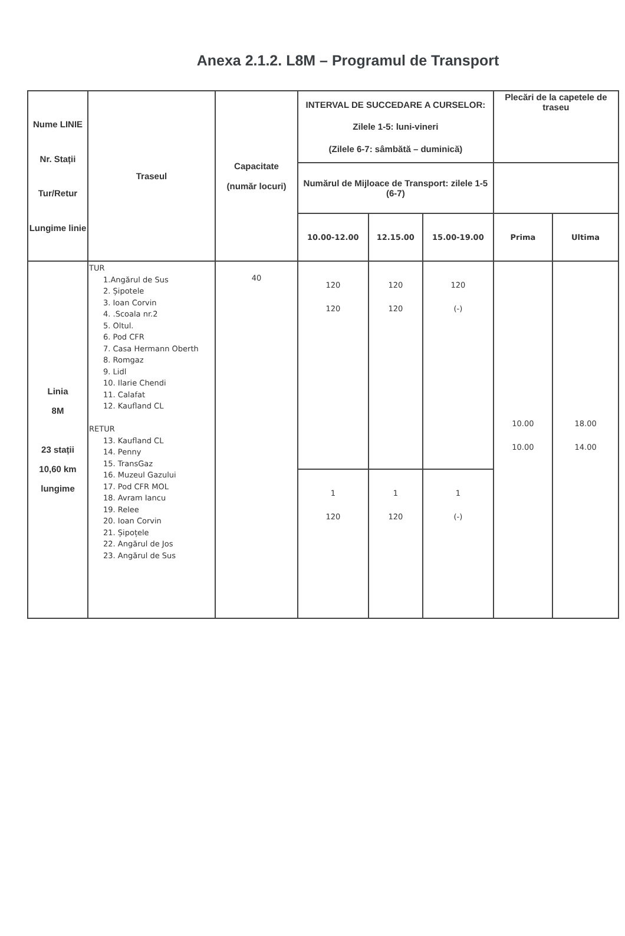Anexa 2.1.2. L8M – Programul de Transport
| Nume LINIE Nr. Stații Tur/Retur Lungime linie | Traseul | Capacitate (număr locuri) | INTERVAL DE SUCCEDARE A CURSELOR: Zilele 1-5: luni-vineri (Zilele 6-7: sâmbătă – duminică) | | | Plecări de la capetele de traseu | |
| --- | --- | --- | --- | --- | --- | --- | --- |
| | | | Numărul de Mijloace de Transport: zilele 1-5 (6-7) | | | | |
| | | | 10.00-12.00 | 12.15.00 | 15.00-19.00 | Prima | Ultima |
| Linia 8M 23 stații 10,60 km lungime | TUR 1.Angărul de Sus 2. Șipotele 3. Ioan Corvin 4. .Scoala nr.2 5. Oltul. 6. Pod CFR 7. Casa Hermann Oberth 8. Romgaz 9. Lidl 10. Ilarie Chendi 11. Calafat 12. Kaufland CL RETUR 13. Kaufland CL 14. Penny 15. TransGaz 16. Muzeul Gazului 17. Pod CFR MOL 18. Avram Iancu 19. Relee 20. Ioan Corvin 21. Șipoțele 22. Angărul de Jos 23. Angărul de Sus | 40 | 120 120 | 120 120 | 120 (-) | 10.00 10.00 | 18.00 14.00 |
| | | | 1 120 | 1 120 | 1 (-) | | |